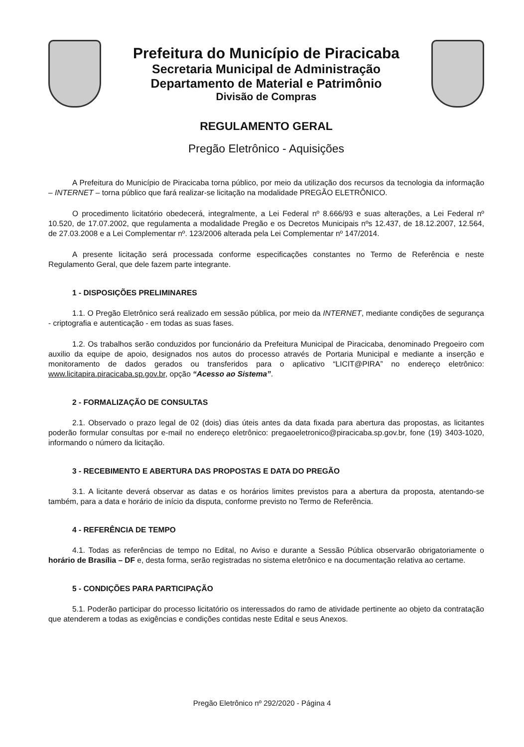Prefeitura do Município de Piracicaba
Secretaria Municipal de Administração
Departamento de Material e Patrimônio
Divisão de Compras
REGULAMENTO GERAL
Pregão Eletrônico - Aquisições
A Prefeitura do Município de Piracicaba torna público, por meio da utilização dos recursos da tecnologia da informação – INTERNET – torna público que fará realizar-se licitação na modalidade PREGÃO ELETRÔNICO.
O procedimento licitatório obedecerá, integralmente, a Lei Federal nº 8.666/93 e suas alterações, a Lei Federal nº 10.520, de 17.07.2002, que regulamenta a modalidade Pregão e os Decretos Municipais nºs 12.437, de 18.12.2007, 12.564, de 27.03.2008 e a Lei Complementar nº. 123/2006 alterada pela Lei Complementar nº 147/2014.
A presente licitação será processada conforme especificações constantes no Termo de Referência e neste Regulamento Geral, que dele fazem parte integrante.
1 - DISPOSIÇÕES PRELIMINARES
1.1. O Pregão Eletrônico será realizado em sessão pública, por meio da INTERNET, mediante condições de segurança - criptografia e autenticação - em todas as suas fases.
1.2. Os trabalhos serão conduzidos por funcionário da Prefeitura Municipal de Piracicaba, denominado Pregoeiro com auxilio da equipe de apoio, designados nos autos do processo através de Portaria Municipal e mediante a inserção e monitoramento de dados gerados ou transferidos para o aplicativo “LICIT@PIRA” no endereço eletrônico: www.licitapira.piracicaba.sp.gov.br, opção “Acesso ao Sistema”.
2 - FORMALIZAÇÃO DE CONSULTAS
2.1. Observado o prazo legal de 02 (dois) dias úteis antes da data fixada para abertura das propostas, as licitantes poderão formular consultas por e-mail no endereço eletrônico: pregaoeletronico@piracicaba.sp.gov.br, fone (19) 3403-1020, informando o número da licitação.
3 - RECEBIMENTO E ABERTURA DAS PROPOSTAS E DATA DO PREGÃO
3.1. A licitante deverá observar as datas e os horários limites previstos para a abertura da proposta, atentando-se também, para a data e horário de início da disputa, conforme previsto no Termo de Referência.
4 - REFERÊNCIA DE TEMPO
4.1. Todas as referências de tempo no Edital, no Aviso e durante a Sessão Pública observarão obrigatoriamente o horário de Brasília – DF e, desta forma, serão registradas no sistema eletrônico e na documentação relativa ao certame.
5 - CONDIÇÕES PARA PARTICIPAÇÃO
5.1. Poderão participar do processo licitatório os interessados do ramo de atividade pertinente ao objeto da contratação que atenderem a todas as exigências e condições contidas neste Edital e seus Anexos.
Pregão Eletrônico nº 292/2020 - Página 4